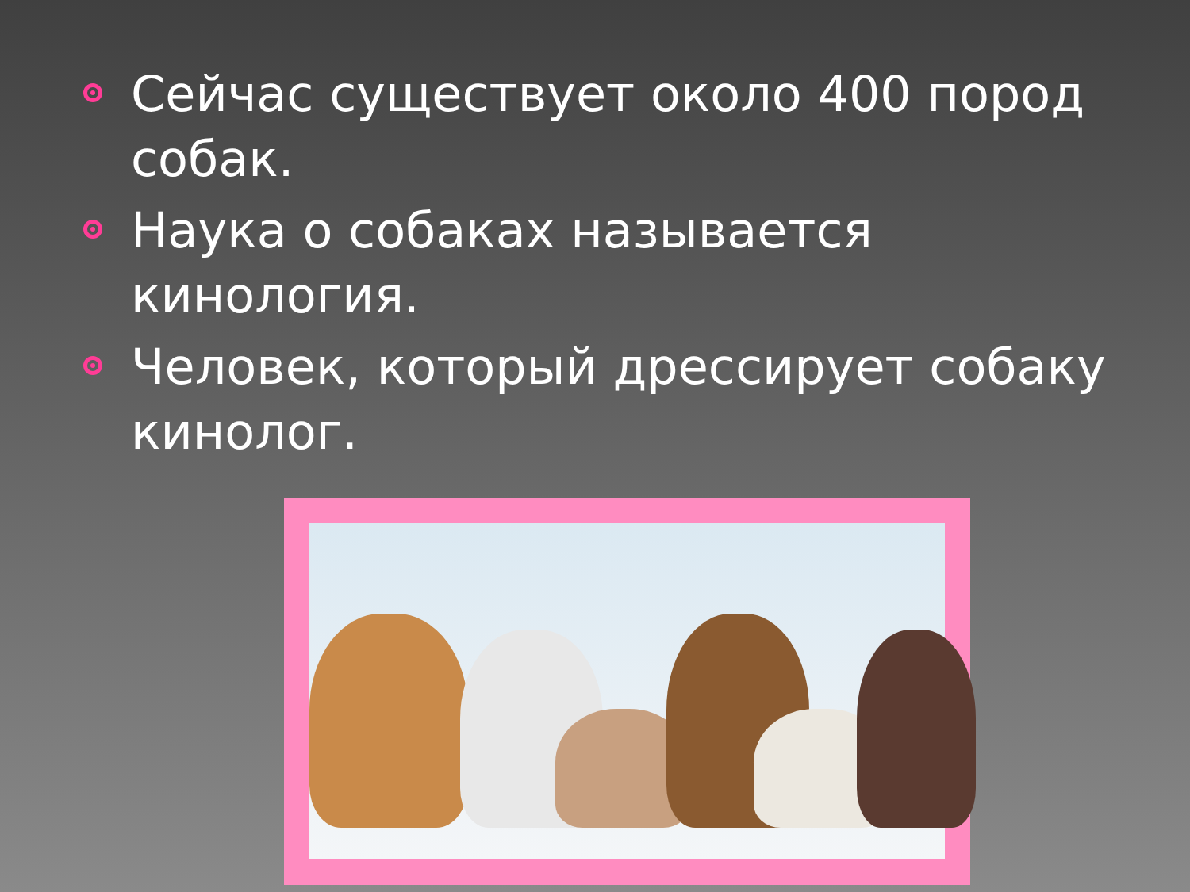Сейчас существует около 400 пород собак.
Наука о собаках называется кинология.
Человек, который дрессирует собаку кинолог.